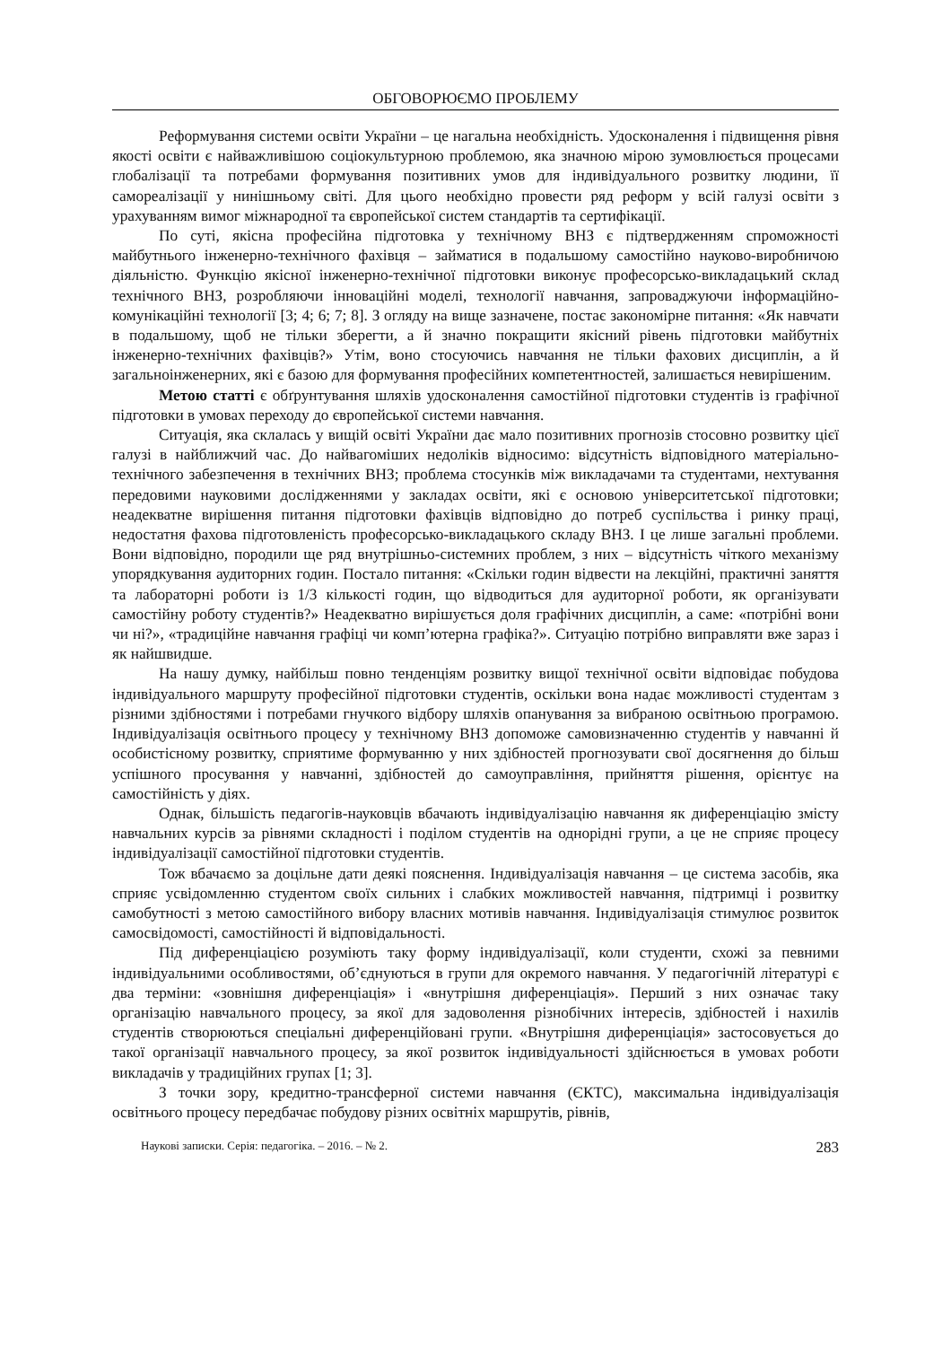ОБГОВОРЮЄМО ПРОБЛЕМУ
Реформування системи освіти України – це нагальна необхідність. Удосконалення і підвищення рівня якості освіти є найважливішою соціокультурною проблемою, яка значною мірою зумовлюється процесами глобалізації та потребами формування позитивних умов для індивідуального розвитку людини, її самореалізації у нинішньому світі. Для цього необхідно провести ряд реформ у всій галузі освіти з урахуванням вимог міжнародної та європейської систем стандартів та сертифікації.
По суті, якісна професійна підготовка у технічному ВНЗ є підтвердженням спроможності майбутнього інженерно-технічного фахівця – займатися в подальшому самостійно науково-виробничою діяльністю. Функцію якісної інженерно-технічної підготовки виконує професорсько-викладацький склад технічного ВНЗ, розробляючи інноваційні моделі, технології навчання, запроваджуючи інформаційно-комунікаційні технології [3; 4; 6; 7; 8]. З огляду на вище зазначене, постає закономірне питання: «Як навчати в подальшому, щоб не тільки зберегти, а й значно покращити якісний рівень підготовки майбутніх інженерно-технічних фахівців?» Утім, воно стосуючись навчання не тільки фахових дисциплін, а й загальноінженерних, які є базою для формування професійних компетентностей, залишається невирішеним.
Метою статті є обґрунтування шляхів удосконалення самостійної підготовки студентів із графічної підготовки в умовах переходу до європейської системи навчання.
Ситуація, яка склалась у вищій освіті України дає мало позитивних прогнозів стосовно розвитку цієї галузі в найближчий час. До найвагоміших недоліків відносимо: відсутність відповідного матеріально-технічного забезпечення в технічних ВНЗ; проблема стосунків між викладачами та студентами, нехтування передовими науковими дослідженнями у закладах освіти, які є основою університетської підготовки; неадекватне вирішення питання підготовки фахівців відповідно до потреб суспільства і ринку праці, недостатня фахова підготовленість професорсько-викладацького складу ВНЗ. І це лише загальні проблеми. Вони відповідно, породили ще ряд внутрішньо-системних проблем, з них – відсутність чіткого механізму упорядкування аудиторних годин. Постало питання: «Скільки годин відвести на лекційні, практичні заняття та лабораторні роботи із 1/3 кількості годин, що відводиться для аудиторної роботи, як організувати самостійну роботу студентів?» Неадекватно вирішується доля графічних дисциплін, а саме: «потрібні вони чи ні?», «традиційне навчання графіці чи комп’ютерна графіка?». Ситуацію потрібно виправляти вже зараз і як найшвидше.
На нашу думку, найбільш повно тенденціям розвитку вищої технічної освіти відповідає побудова індивідуального маршруту професійної підготовки студентів, оскільки вона надає можливості студентам з різними здібностями і потребами гнучкого відбору шляхів опанування за вибраною освітньою програмою. Індивідуалізація освітнього процесу у технічному ВНЗ допоможе самовизначенню студентів у навчанні й особистісному розвитку, сприятиме формуванню у них здібностей прогнозувати свої досягнення до більш успішного просування у навчанні, здібностей до самоуправління, прийняття рішення, орієнтує на самостійність у діях.
Однак, більшість педагогів-науковців вбачають індивідуалізацію навчання як диференціацію змісту навчальних курсів за рівнями складності і поділом студентів на однорідні групи, а це не сприяє процесу індивідуалізації самостійної підготовки студентів.
Тож вбачаємо за доцільне дати деякі пояснення. Індивідуалізація навчання – це система засобів, яка сприяє усвідомленню студентом своїх сильних і слабких можливостей навчання, підтримці і розвитку самобутності з метою самостійного вибору власних мотивів навчання. Індивідуалізація стимулює розвиток самосвідомості, самостійності й відповідальності.
Під диференціацією розуміють таку форму індивідуалізації, коли студенти, схожі за певними індивідуальними особливостями, об’єднуються в групи для окремого навчання. У педагогічній літературі є два терміни: «зовнішня диференціація» і «внутрішня диференціація». Перший з них означає таку організацію навчального процесу, за якої для задоволення різнобічних інтересів, здібностей і нахилів студентів створюються спеціальні диференційовані групи. «Внутрішня диференціація» застосовується до такої організації навчального процесу, за якої розвиток індивідуальності здійснюється в умовах роботи викладачів у традиційних групах [1; 3].
З точки зору, кредитно-трансферної системи навчання (ЄКТС), максимальна індивідуалізація освітнього процесу передбачає побудову різних освітніх маршрутів, рівнів,
Наукові записки. Серія: педагогіка. – 2016. – № 2. 283